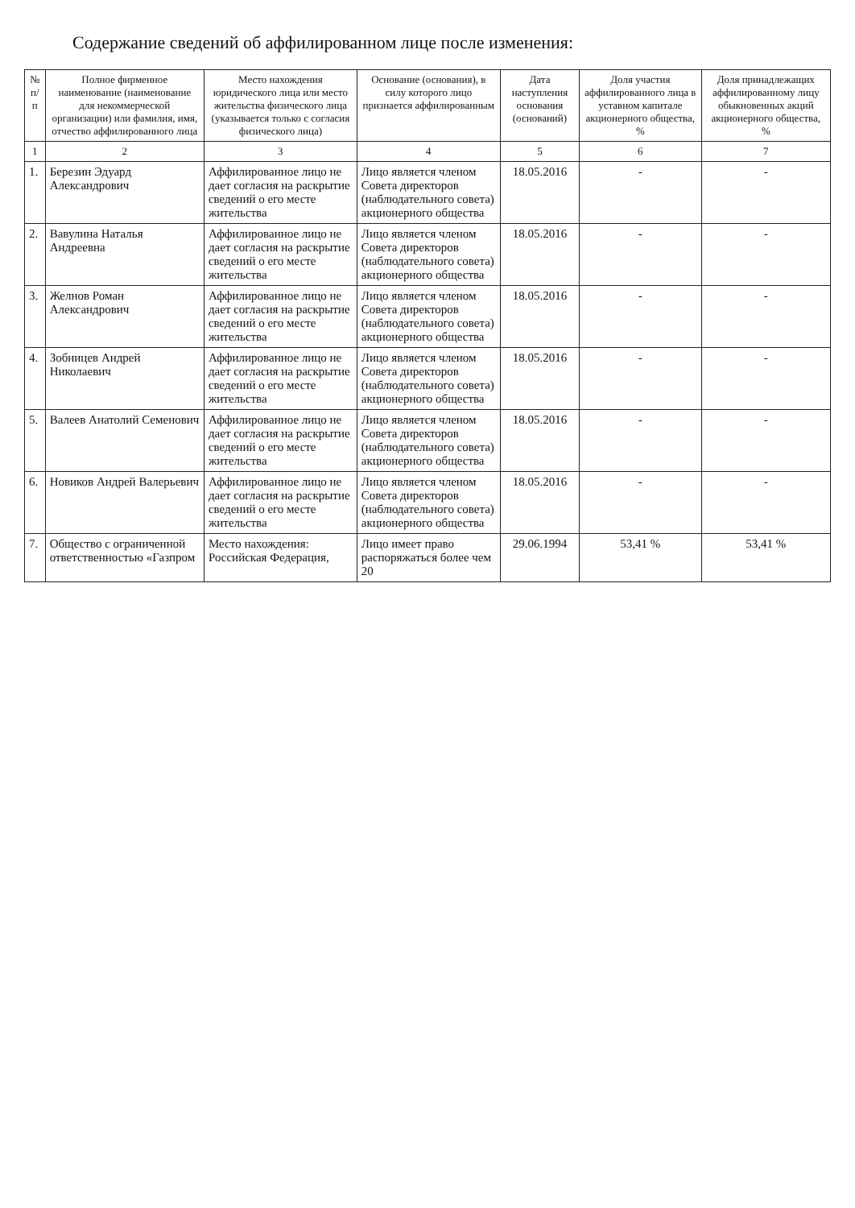Содержание сведений об аффилированном лице после изменения:
| № п/п | Полное фирменное наименование (наименование для некоммерческой организации) или фамилия, имя, отчество аффилированного лица | Место нахождения юридического лица или место жительства физического лица (указывается только с согласия физического лица) | Основание (основания), в силу которого лицо признается аффилированным | Дата наступления основания (оснований) | Доля участия аффилированного лица в уставном капитале акционерного общества, % | Доля принадлежащих аффилированному лицу обыкновенных акций акционерного общества, % |
| --- | --- | --- | --- | --- | --- | --- |
| 1 | 2 | 3 | 4 | 5 | 6 | 7 |
| 1. | Березин Эдуард Александрович | Аффилированное лицо не дает согласия на раскрытие сведений о его месте жительства | Лицо является членом Совета директоров (наблюдательного совета) акционерного общества | 18.05.2016 | - | - |
| 2. | Вавулина Наталья Андреевна | Аффилированное лицо не дает согласия на раскрытие сведений о его месте жительства | Лицо является членом Совета директоров (наблюдательного совета) акционерного общества | 18.05.2016 | - | - |
| 3. | Желнов Роман Александрович | Аффилированное лицо не дает согласия на раскрытие сведений о его месте жительства | Лицо является членом Совета директоров (наблюдательного совета) акционерного общества | 18.05.2016 | - | - |
| 4. | Зобницев Андрей Николаевич | Аффилированное лицо не дает согласия на раскрытие сведений о его месте жительства | Лицо является членом Совета директоров (наблюдательного совета) акционерного общества | 18.05.2016 | - | - |
| 5. | Валеев Анатолий Семенович | Аффилированное лицо не дает согласия на раскрытие сведений о его месте жительства | Лицо является членом Совета директоров (наблюдательного совета) акционерного общества | 18.05.2016 | - | - |
| 6. | Новиков Андрей Валерьевич | Аффилированное лицо не дает согласия на раскрытие сведений о его месте жительства | Лицо является членом Совета директоров (наблюдательного совета) акционерного общества | 18.05.2016 | - | - |
| 7. | Общество с ограниченной ответственностью «Газпром | Место нахождения: Российская Федерация, | Лицо имеет право распоряжаться более чем 20 | 29.06.1994 | 53,41 % | 53,41 % |